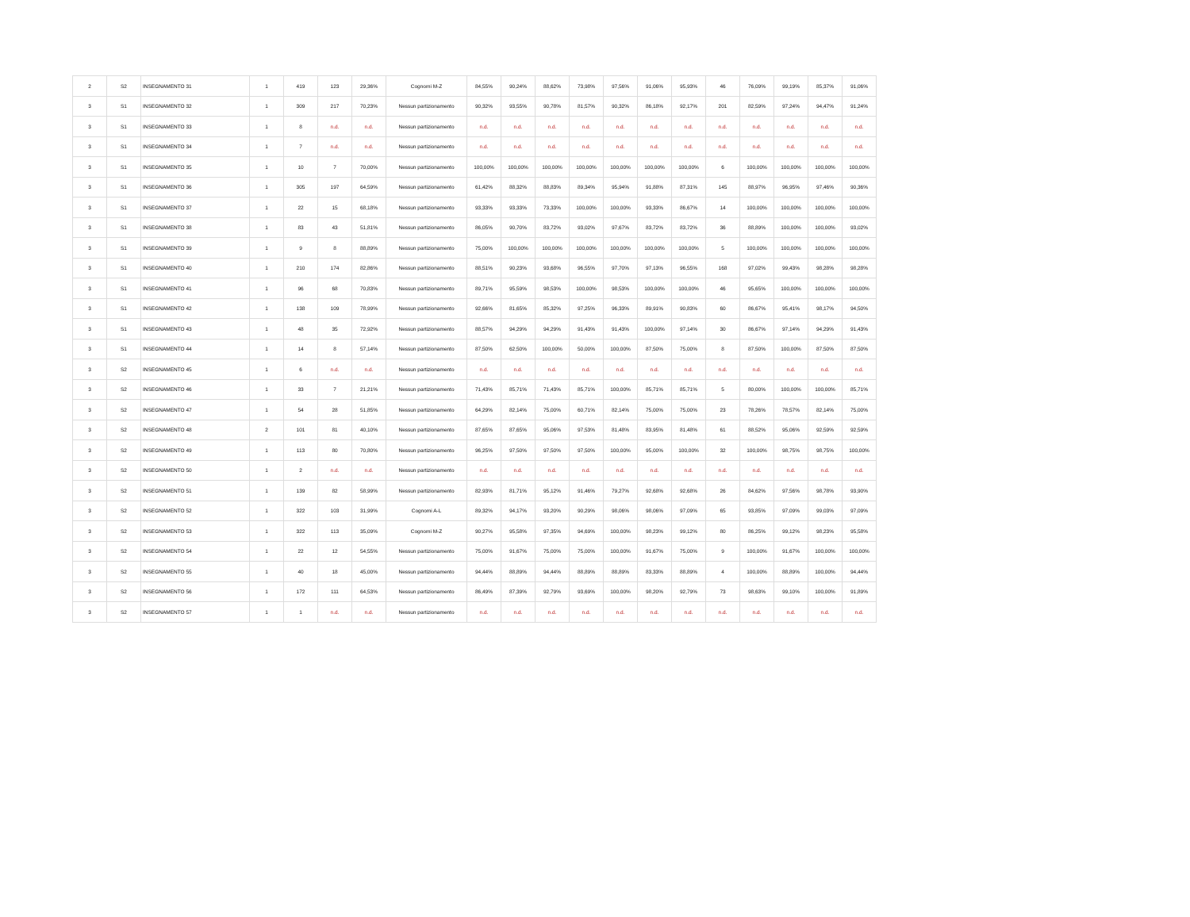| 2 | S2 | INSEGNAMENTO 31 | 1 | 419 | 123 | 29,36% | Cognomi M-Z | 84,55% | 90,24% | 88,62% | 73,98% | 97,56% | 91,06% | 95,93% | 46 | 76,09% | 99,19% | 85,37% | 91,06% |
| 3 | S1 | INSEGNAMENTO 32 | 1 | 309 | 217 | 70,23% | Nessun partizionamento | 90,32% | 93,55% | 90,78% | 81,57% | 90,32% | 86,18% | 92,17% | 201 | 82,59% | 97,24% | 94,47% | 91,24% |
| 3 | S1 | INSEGNAMENTO 33 | 1 | 8 | n.d. | n.d. | Nessun partizionamento | n.d. | n.d. | n.d. | n.d. | n.d. | n.d. | n.d. | n.d. | n.d. | n.d. | n.d. | n.d. |
| 3 | S1 | INSEGNAMENTO 34 | 1 | 7 | n.d. | n.d. | Nessun partizionamento | n.d. | n.d. | n.d. | n.d. | n.d. | n.d. | n.d. | n.d. | n.d. | n.d. | n.d. | n.d. |
| 3 | S1 | INSEGNAMENTO 35 | 1 | 10 | 7 | 70,00% | Nessun partizionamento | 100,00% | 100,00% | 100,00% | 100,00% | 100,00% | 100,00% | 100,00% | 6 | 100,00% | 100,00% | 100,00% | 100,00% |
| 3 | S1 | INSEGNAMENTO 36 | 1 | 305 | 197 | 64,59% | Nessun partizionamento | 61,42% | 88,32% | 88,83% | 89,34% | 95,94% | 91,88% | 87,31% | 145 | 88,97% | 96,95% | 97,46% | 90,36% |
| 3 | S1 | INSEGNAMENTO 37 | 1 | 22 | 15 | 68,18% | Nessun partizionamento | 93,33% | 93,33% | 73,33% | 100,00% | 100,00% | 93,33% | 86,67% | 14 | 100,00% | 100,00% | 100,00% | 100,00% |
| 3 | S1 | INSEGNAMENTO 38 | 1 | 83 | 43 | 51,81% | Nessun partizionamento | 86,05% | 90,70% | 83,72% | 93,02% | 97,67% | 83,72% | 83,72% | 36 | 88,89% | 100,00% | 100,00% | 93,02% |
| 3 | S1 | INSEGNAMENTO 39 | 1 | 9 | 8 | 88,89% | Nessun partizionamento | 75,00% | 100,00% | 100,00% | 100,00% | 100,00% | 100,00% | 100,00% | 5 | 100,00% | 100,00% | 100,00% | 100,00% |
| 3 | S1 | INSEGNAMENTO 40 | 1 | 210 | 174 | 82,86% | Nessun partizionamento | 88,51% | 90,23% | 93,68% | 96,55% | 97,70% | 97,13% | 96,55% | 168 | 97,02% | 99,43% | 98,28% | 98,28% |
| 3 | S1 | INSEGNAMENTO 41 | 1 | 96 | 68 | 70,83% | Nessun partizionamento | 89,71% | 95,59% | 98,53% | 100,00% | 98,53% | 100,00% | 100,00% | 46 | 95,65% | 100,00% | 100,00% | 100,00% |
| 3 | S1 | INSEGNAMENTO 42 | 1 | 138 | 109 | 78,99% | Nessun partizionamento | 92,66% | 81,65% | 85,32% | 97,25% | 96,33% | 89,91% | 90,83% | 60 | 86,67% | 95,41% | 98,17% | 94,50% |
| 3 | S1 | INSEGNAMENTO 43 | 1 | 48 | 35 | 72,92% | Nessun partizionamento | 88,57% | 94,29% | 94,29% | 91,43% | 91,43% | 100,00% | 97,14% | 30 | 86,67% | 97,14% | 94,29% | 91,43% |
| 3 | S1 | INSEGNAMENTO 44 | 1 | 14 | 8 | 57,14% | Nessun partizionamento | 87,50% | 62,50% | 100,00% | 50,00% | 100,00% | 87,50% | 75,00% | 8 | 87,50% | 100,00% | 87,50% | 87,50% |
| 3 | S2 | INSEGNAMENTO 45 | 1 | 6 | n.d. | n.d. | Nessun partizionamento | n.d. | n.d. | n.d. | n.d. | n.d. | n.d. | n.d. | n.d. | n.d. | n.d. | n.d. | n.d. |
| 3 | S2 | INSEGNAMENTO 46 | 1 | 33 | 7 | 21,21% | Nessun partizionamento | 71,43% | 85,71% | 71,43% | 85,71% | 100,00% | 85,71% | 85,71% | 5 | 80,00% | 100,00% | 100,00% | 85,71% |
| 3 | S2 | INSEGNAMENTO 47 | 1 | 54 | 28 | 51,85% | Nessun partizionamento | 64,29% | 82,14% | 75,00% | 60,71% | 82,14% | 75,00% | 75,00% | 23 | 78,26% | 78,57% | 82,14% | 75,00% |
| 3 | S2 | INSEGNAMENTO 48 | 2 | 101 | 81 | 40,10% | Nessun partizionamento | 87,65% | 87,65% | 95,06% | 97,53% | 81,48% | 83,95% | 81,48% | 61 | 88,52% | 95,06% | 92,59% | 92,59% |
| 3 | S2 | INSEGNAMENTO 49 | 1 | 113 | 80 | 70,80% | Nessun partizionamento | 96,25% | 97,50% | 97,50% | 97,50% | 100,00% | 95,00% | 100,00% | 32 | 100,00% | 98,75% | 98,75% | 100,00% |
| 3 | S2 | INSEGNAMENTO 50 | 1 | 2 | n.d. | n.d. | Nessun partizionamento | n.d. | n.d. | n.d. | n.d. | n.d. | n.d. | n.d. | n.d. | n.d. | n.d. | n.d. | n.d. |
| 3 | S2 | INSEGNAMENTO 51 | 1 | 139 | 82 | 58,99% | Nessun partizionamento | 82,93% | 81,71% | 95,12% | 91,46% | 79,27% | 92,68% | 92,68% | 26 | 84,62% | 97,56% | 98,78% | 93,90% |
| 3 | S2 | INSEGNAMENTO 52 | 1 | 322 | 103 | 31,99% | Cognomi A-L | 89,32% | 94,17% | 93,20% | 90,29% | 98,06% | 98,06% | 97,09% | 65 | 93,85% | 97,09% | 99,03% | 97,09% |
| 3 | S2 | INSEGNAMENTO 53 | 1 | 322 | 113 | 35,09% | Cognomi M-Z | 90,27% | 95,58% | 97,35% | 94,69% | 100,00% | 98,23% | 99,12% | 80 | 86,25% | 99,12% | 98,23% | 95,58% |
| 3 | S2 | INSEGNAMENTO 54 | 1 | 22 | 12 | 54,55% | Nessun partizionamento | 75,00% | 91,67% | 75,00% | 75,00% | 100,00% | 91,67% | 75,00% | 9 | 100,00% | 91,67% | 100,00% | 100,00% |
| 3 | S2 | INSEGNAMENTO 55 | 1 | 40 | 18 | 45,00% | Nessun partizionamento | 94,44% | 88,89% | 94,44% | 88,89% | 88,89% | 83,33% | 88,89% | 4 | 100,00% | 88,89% | 100,00% | 94,44% |
| 3 | S2 | INSEGNAMENTO 56 | 1 | 172 | 111 | 64,53% | Nessun partizionamento | 86,49% | 87,39% | 92,79% | 93,69% | 100,00% | 98,20% | 92,79% | 73 | 98,63% | 99,10% | 100,00% | 91,89% |
| 3 | S2 | INSEGNAMENTO 57 | 1 | 1 | n.d. | n.d. | Nessun partizionamento | n.d. | n.d. | n.d. | n.d. | n.d. | n.d. | n.d. | n.d. | n.d. | n.d. | n.d. | n.d. |